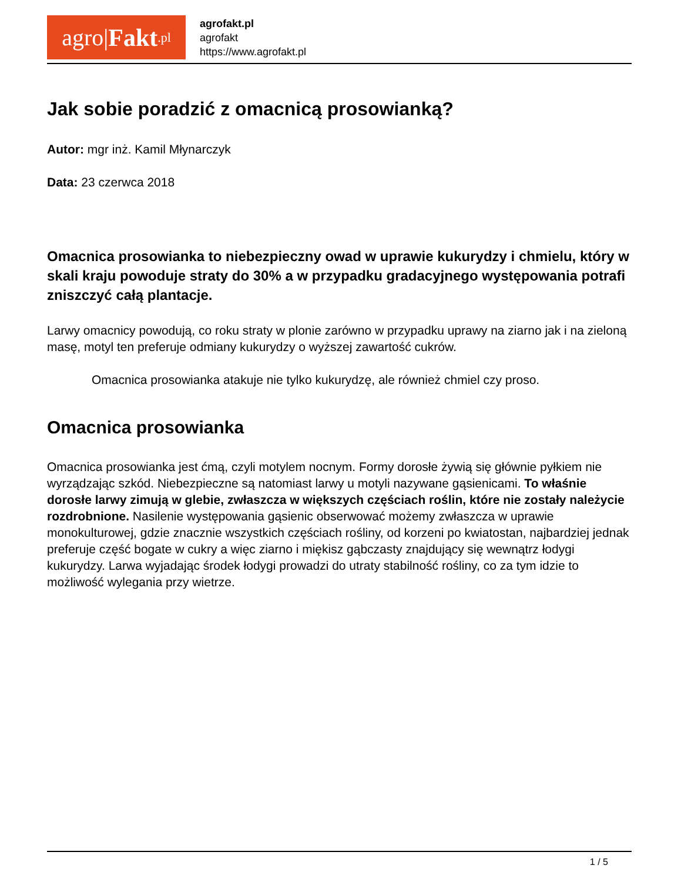agro| Fakt.pl
agrofakt.pl
agrofakt
https://www.agrofakt.pl
Jak sobie poradzić z omacnicą prosowianką?
Autor: mgr inż. Kamil Młynarczyk
Data: 23 czerwca 2018
Omacnica prosowianka to niebezpieczny owad w uprawie kukurydzy i chmielu, który w skali kraju powoduje straty do 30% a w przypadku gradacyjnego występowania potrafi zniszczyć całą plantacje.
Larwy omacnicy powodują, co roku straty w plonie zarówno w przypadku uprawy na ziarno jak i na zieloną masę, motyl ten preferuje odmiany kukurydzy o wyższej zawartość cukrów.
Omacnica prosowianka atakuje nie tylko kukurydzę, ale również chmiel czy proso.
Omacnica prosowianka
Omacnica prosowianka jest ćmą, czyli motylem nocnym. Formy dorosłe żywią się głównie pyłkiem nie wyrządzając szkód. Niebezpieczne są natomiast larwy u motyli nazywane gąsienicami. To właśnie dorosłe larwy zimują w glebie, zwłaszcza w większych częściach roślin, które nie zostały należycie rozdrobnione. Nasilenie występowania gąsienic obserwować możemy zwłaszcza w uprawie monokulturowej, gdzie znacznie wszystkich częściach rośliny, od korzeni po kwiatostan, najbardziej jednak preferuje część bogate w cukry a więc ziarno i miękisz gąbczasty znajdujący się wewnątrz łodygi kukurydzy. Larwa wyjadając środek łodygi prowadzi do utraty stabilność rośliny, co za tym idzie to możliwość wylegania przy wietrze.
1 / 5